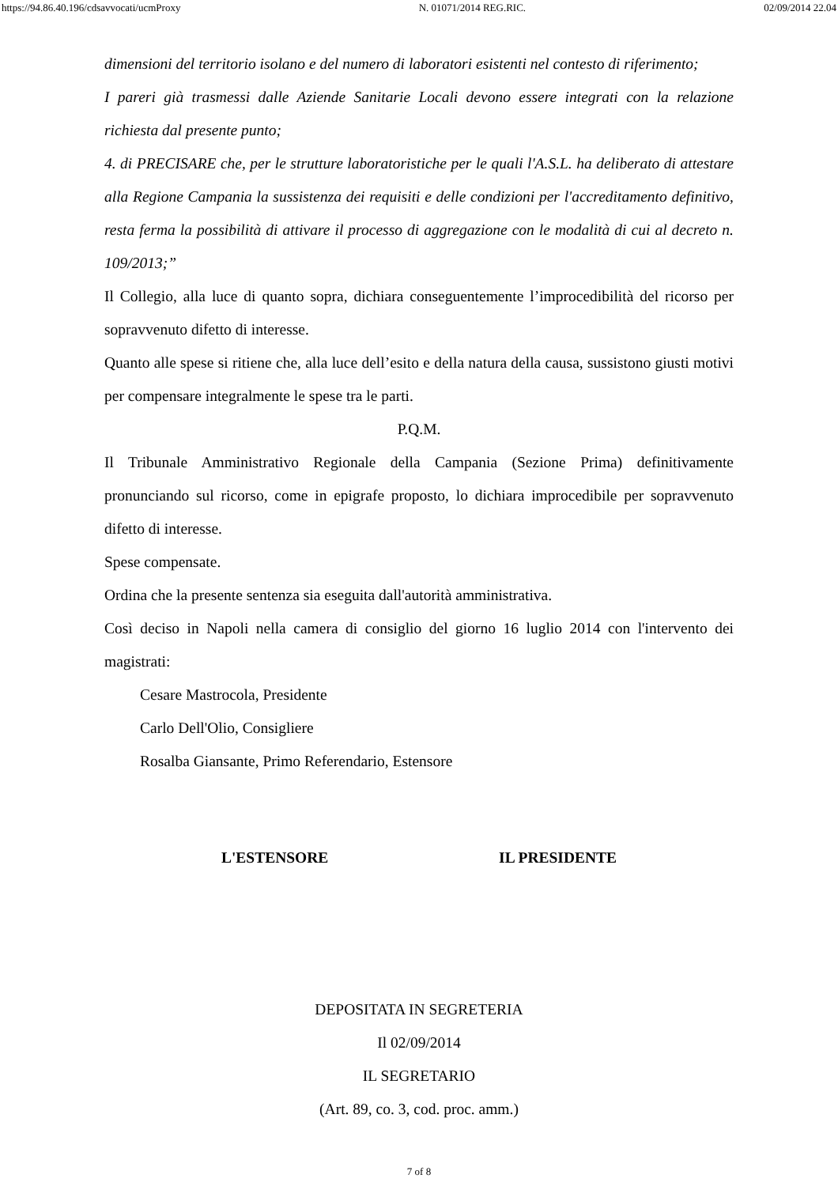https://94.86.40.196/cdsavvocati/ucmProxy N. 01071/2014 REG.RIC. 02/09/2014 22.04
dimensioni del territorio isolano e del numero di laboratori esistenti nel contesto di riferimento;
I pareri già trasmessi dalle Aziende Sanitarie Locali devono essere integrati con la relazione richiesta dal presente punto;
4. di PRECISARE che, per le strutture laboratoristiche per le quali l'A.S.L. ha deliberato di attestare alla Regione Campania la sussistenza dei requisiti e delle condizioni per l'accreditamento definitivo, resta ferma la possibilità di attivare il processo di aggregazione con le modalità di cui al decreto n. 109/2013;”
Il Collegio, alla luce di quanto sopra, dichiara conseguentemente l’improcedibilità del ricorso per sopravvenuto difetto di interesse.
Quanto alle spese si ritiene che, alla luce dell’esito e della natura della causa, sussistono giusti motivi per compensare integralmente le spese tra le parti.
P.Q.M.
Il Tribunale Amministrativo Regionale della Campania (Sezione Prima) definitivamente pronunciando sul ricorso, come in epigrafe proposto, lo dichiara improcedibile per sopravvenuto difetto di interesse.
Spese compensate.
Ordina che la presente sentenza sia eseguita dall'autorità amministrativa.
Così deciso in Napoli nella camera di consiglio del giorno 16 luglio 2014 con l'intervento dei magistrati:
Cesare Mastrocola, Presidente
Carlo Dell'Olio, Consigliere
Rosalba Giansante, Primo Referendario, Estensore
L'ESTENSORE IL PRESIDENTE
DEPOSITATA IN SEGRETERIA
Il 02/09/2014
IL SEGRETARIO
(Art. 89, co. 3, cod. proc. amm.)
7 of 8